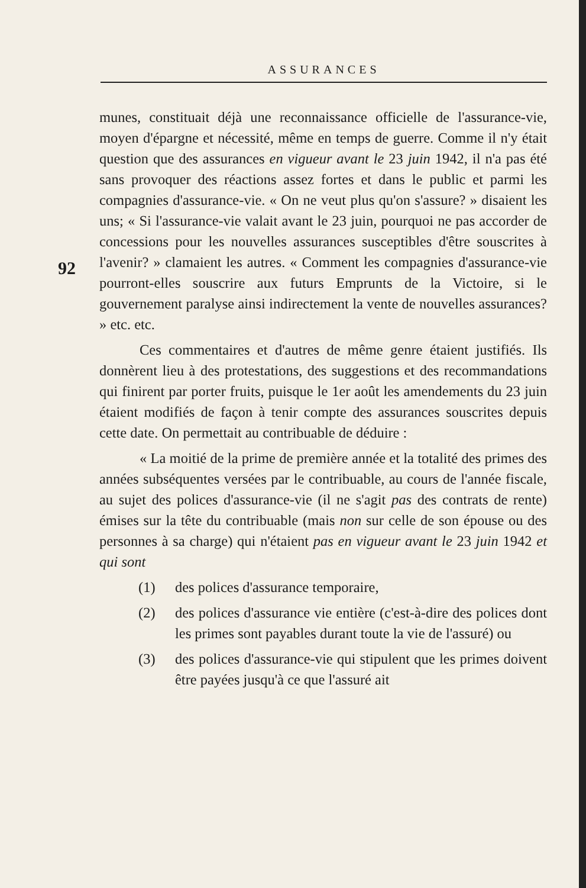ASSURANCES
92
munes, constituait déjà une reconnaissance officielle de l'assurance-vie, moyen d'épargne et nécessité, même en temps de guerre. Comme il n'y était question que des assurances en vigueur avant le 23 juin 1942, il n'a pas été sans provoquer des réactions assez fortes et dans le public et parmi les compagnies d'assurance-vie. « On ne veut plus qu'on s'assure? » disaient les uns; « Si l'assurance-vie valait avant le 23 juin, pourquoi ne pas accorder de concessions pour les nouvelles assurances susceptibles d'être souscrites à l'avenir? » clamaient les autres. « Comment les compagnies d'assurance-vie pourront-elles souscrire aux futurs Emprunts de la Victoire, si le gouvernement paralyse ainsi indirectement la vente de nouvelles assurances? » etc. etc.
Ces commentaires et d'autres de même genre étaient justifiés. Ils donnèrent lieu à des protestations, des suggestions et des recommandations qui finirent par porter fruits, puisque le 1er août les amendements du 23 juin étaient modifiés de façon à tenir compte des assurances souscrites depuis cette date. On permettait au contribuable de déduire :
« La moitié de la prime de première année et la totalité des primes des années subséquentes versées par le contribuable, au cours de l'année fiscale, au sujet des polices d'assurance-vie (il ne s'agit pas des contrats de rente) émises sur la tête du contribuable (mais non sur celle de son épouse ou des personnes à sa charge) qui n'étaient pas en vigueur avant le 23 juin 1942 et qui sont
(1) des polices d'assurance temporaire,
(2) des polices d'assurance vie entière (c'est-à-dire des polices dont les primes sont payables durant toute la vie de l'assuré) ou
(3) des polices d'assurance-vie qui stipulent que les primes doivent être payées jusqu'à ce que l'assuré ait